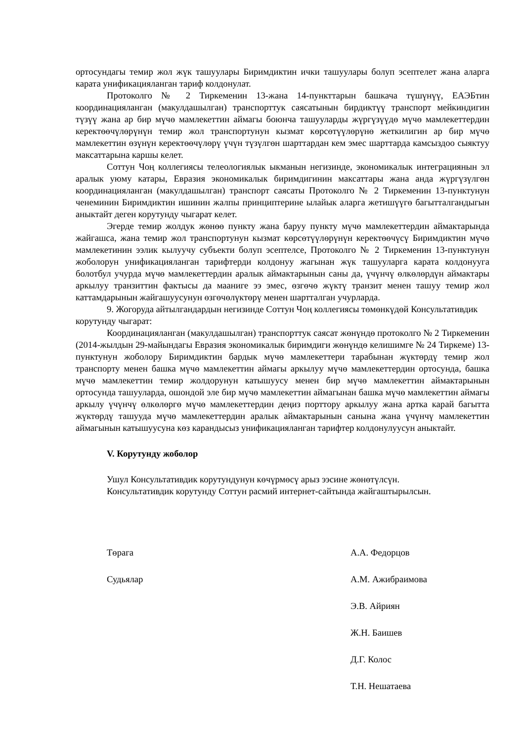ортосундагы темир жол жүк ташуулары Биримдиктин ички ташуулары болуп эсептелет жана аларга карата унификацияланган тариф колдонулат.
Протоколго № 2 Тиркеменин 13-жана 14-пункттарын башкача түшүнүү, ЕАЭБтин координацияланган (макулдашылган) транспорттук саясатынын бирдиктүү транспорт мейкиндигин түзүү жана ар бир мүчө мамлекеттин аймагы боюнча ташууларды жүргүзүүдө мүчө мамлекеттердин керектөөчүлөрүнүн темир жол транспортунун кызмат көрсөтүүлөрүнө жеткилигин ар бир мүчө мамлекеттин өзүнүн керектөөчүлөрү үчүн түзүлгөн шарттардан кем эмес шарттарда камсыздоо сыяктуу максаттарына каршы келет.
Соттун Чоң коллегиясы телеологиялык ыкманын негизинде, экономикалык интеграциянын эл аралык уюму катары, Евразия экономикалык биримдигинин максаттары жана анда жүргүзүлгөн координацияланган (макулдашылган) транспорт саясаты Протоколго № 2 Тиркеменин 13-пунктунун ченеминин Биримдиктин ишинин жалпы принциптерине ылайык аларга жетишүүгө багытталгандыгын аныктайт деген корутунду чыгарат келет.
Эгерде темир жолдук жөнөө пункту жана баруу пункту мүчө мамлекеттердин аймактарында жайгашса, жана темир жол транспортунун кызмат көрсөтүүлөрүнүн керектөөчүсү Биримдиктин мүчө мамлекетинин ээлик кылуучу субъекти болуп эсептелсе, Протоколго № 2 Тиркеменин 13-пунктунун жоболорун унификацияланган тарифтерди колдонуу жагынан жүк ташууларга карата колдонууга болотбул учурда мүчө мамлекеттердин аралык аймактарынын саны да, үчүнчү өлкөлөрдүн аймактары аркылуу транзиттин фактысы да мааниге ээ эмес, өзгөчө жүктү транзит менен ташуу темир жол каттамдарынын жайгашуусунун өзгөчөлүктөрү менен шартталган учурларда.
9. Жогоруда айтылгандардын негизинде Соттун Чоң коллегиясы төмөнкүдөй Консультативдик корутунду чыгарат:
Координацияланган (макулдашылган) транспорттук саясат жөнүндө протоколго № 2 Тиркеменин (2014-жылдын 29-майындагы Евразия экономикалык биримдиги жөнүндө келишимге № 24 Тиркеме) 13-пунктунун жоболору Биримдиктин бардык мүчө мамлекеттери тарабынан жүктөрдү темир жол транспорту менен башка мүчө мамлекеттин аймагы аркылуу мүчө мамлекеттердин ортосунда, башка мүчө мамлекеттин темир жолдорунун катышуусу менен бир мүчө мамлекеттин аймактарынын ортосунда ташууларда, ошондой эле бир мүчө мамлекеттин аймагынан башка мүчө мамлекеттин аймагы аркылу үчүнчү өлкөлөргө мүчө мамлекеттердин деңиз порттору аркылуу жана артка карай багытта жүктөрдү ташууда мүчө мамлекеттердин аралык аймактарынын санына жана үчүнчү мамлекеттин аймагынын катышуусуна көз карандысыз унификацияланган тарифтер колдонулуусун аныктайт.
V. Корутунду жоболор
Ушул Консультативдик корутундунун көчүрмөсү арыз ээсине жөнөтүлсүн.
Консультативдик корутунду Соттун расмий интернет-сайтында жайгаштырылсын.
Төрага А.А. Федорцов
Судьялар А.М. Ажибраимова
Э.В. Айриян
Ж.Н. Баишев
Д.Г. Колос
Т.Н. Нешатаева